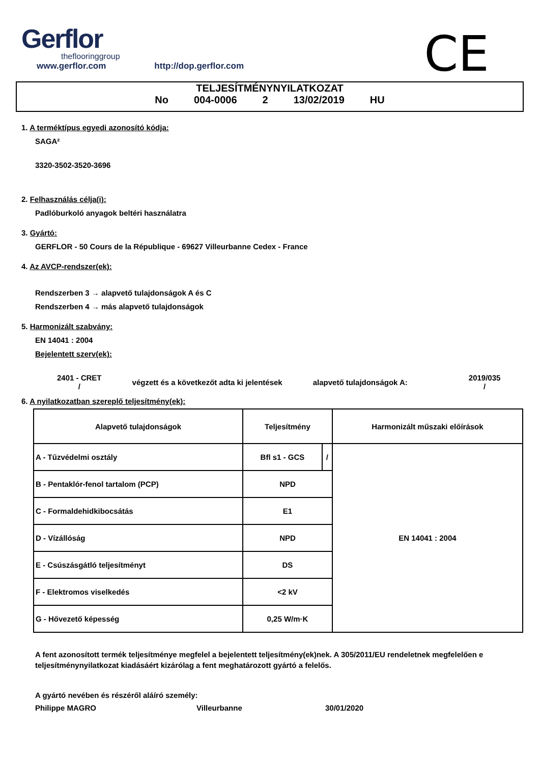Gerflor
theflooringgroup
www.gerflor.com http://dop.gerflor.com
CE
TELJESÍTMÉNYNYILATKOZAT
No 004-0006 2 13/02/2019 HU
1. A terméktípus egyedi azonosító kódja:
SAGA²
3320-3502-3520-3696
2. Felhasználás célja(i):
Padlóburkoló anyagok beltéri használatra
3. Gyártó:
GERFLOR - 50 Cours de la République - 69627 Villeurbanne Cedex - France
4. Az AVCP-rendszer(ek):
Rendszerben 3 → alapvető tulajdonságok A és C
Rendszerben 4 → más alapvető tulajdonságok
5. Harmonizált szabvány:
EN 14041 : 2004
Bejelentett szerv(ek):
2401 - CRET
/
végzett és a következőt adta ki jelentések
alapvető tulajdonságok A:
2019/035
/
6. A nyilatkozatban szereplő teljesítmény(ek):
| Alapvető tulajdonságok | Teljesítmény | | Harmonizált műszaki előírások |
| A - Tűzvédelmi osztály | Bfl s1 - GCS | / | EN 14041 : 2004 |
| B - Pentaklór-fenol tartalom (PCP) | NPD | | |
| C - Formaldehidkibocsátás | E1 | | |
| D - Vízállóság | NPD | | |
| E - Csúszásgátló teljesítményt | DS | | |
| F - Elektromos viselkedés | <2 kV | | |
| G - Hővezető képesség | 0,25 W/m·K | | |
A fent azonosított termék teljesítménye megfelel a bejelentett teljesítmény(ek)nek. A 305/2011/EU rendeletnek megfelelően e teljesítménynyilatkozat kiadásáért kizárólag a fent meghatározott gyártó a felelős.
A gyártó nevében és részéről aláíró személy:
Philippe MAGRO Villeurbanne 30/01/2020